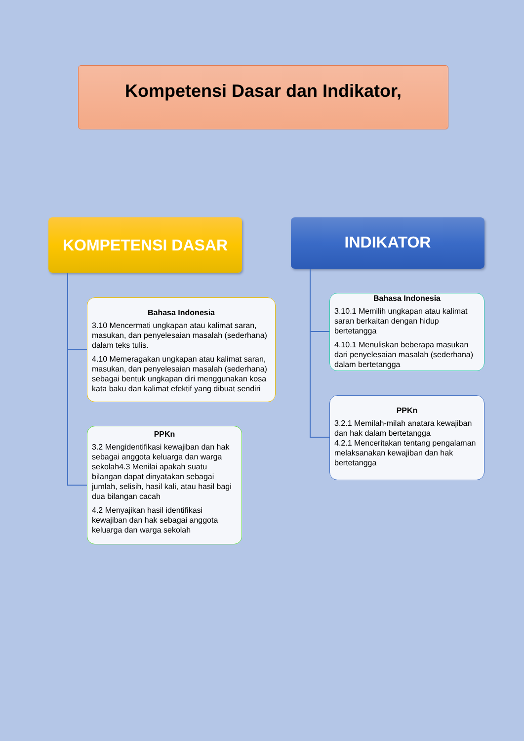Kompetensi Dasar dan Indikator,
KOMPETENSI DASAR INDIKATOR
Bahasa Indonesia
3.10 Mencermati ungkapan atau kalimat saran, masukan, dan penyelesaian masalah (sederhana) dalam teks tulis.
4.10 Memeragakan ungkapan atau kalimat saran, masukan, dan penyelesaian masalah (sederhana) sebagai bentuk ungkapan diri menggunakan kosa kata baku dan kalimat efektif yang dibuat sendiri
PPKn
3.2 Mengidentifikasi kewajiban dan hak sebagai anggota keluarga dan warga sekolah4.3 Menilai apakah suatu bilangan dapat dinyatakan sebagai jumlah, selisih, hasil kali, atau hasil bagi dua bilangan cacah
4.2 Menyajikan hasil identifikasi kewajiban dan hak sebagai anggota keluarga dan warga sekolah
Bahasa Indonesia
3.10.1 Memilih ungkapan atau kalimat saran berkaitan dengan hidup bertetangga
4.10.1 Menuliskan beberapa masukan dari penyelesaian masalah (sederhana) dalam bertetangga
PPKn
3.2.1 Memilah-milah anatara kewajiban dan hak dalam bertetangga
4.2.1 Menceritakan tentang pengalaman melaksanakan kewajiban dan hak bertetangga